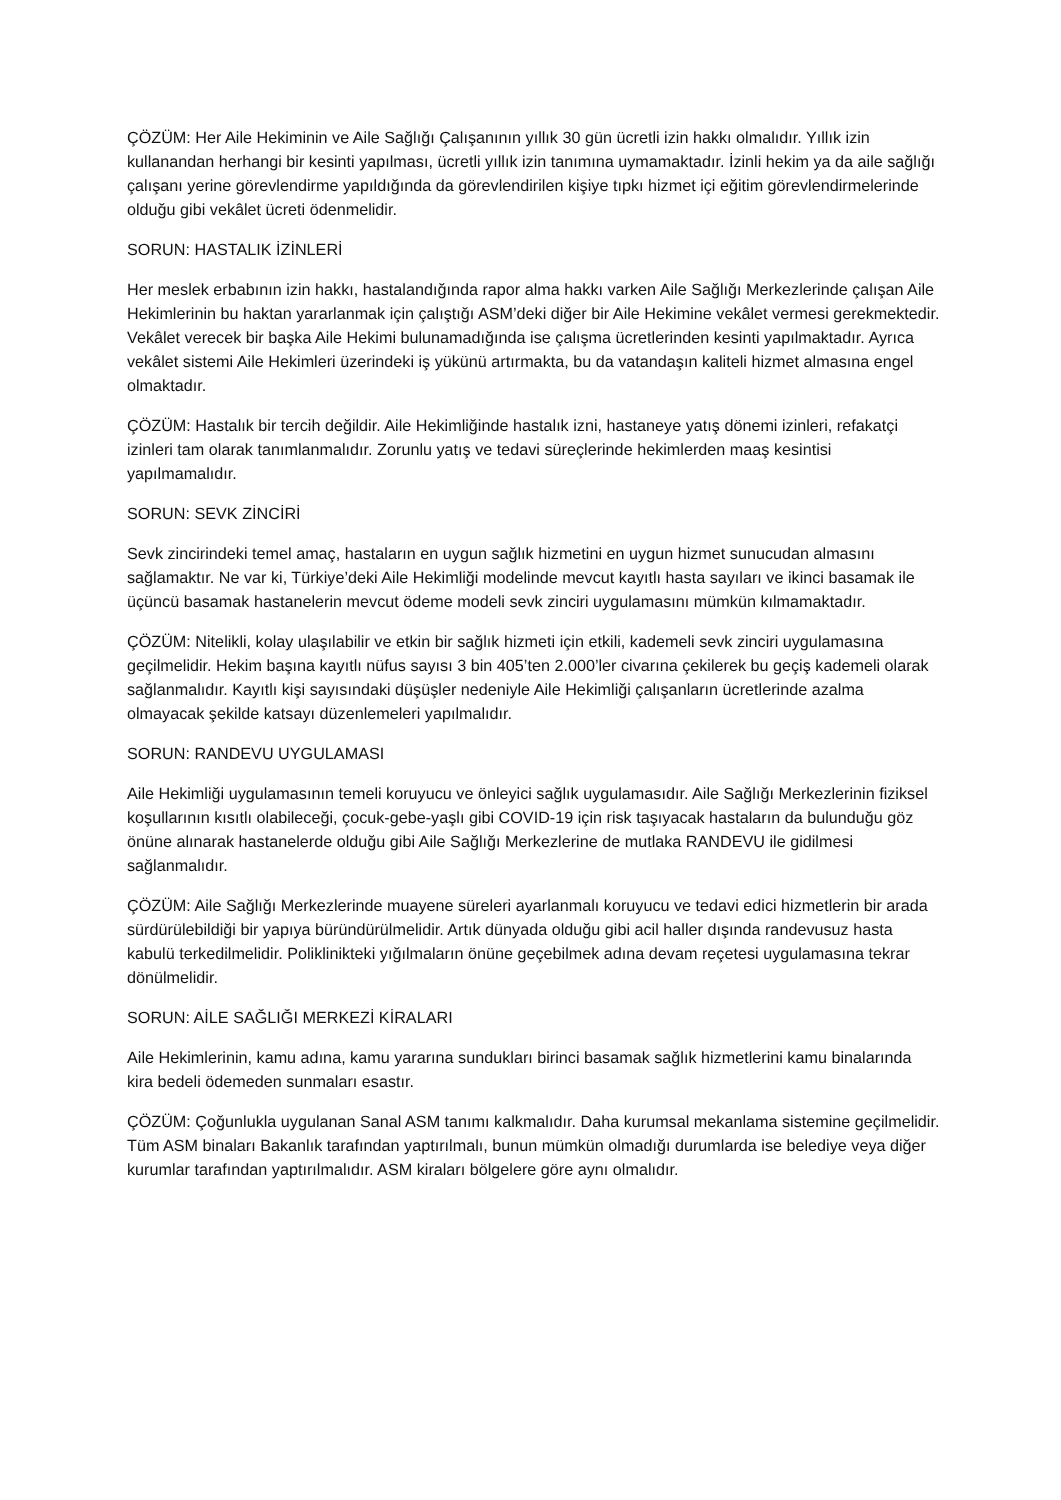ÇÖZÜM: Her Aile Hekiminin ve Aile Sağlığı Çalışanının yıllık 30 gün ücretli izin hakkı olmalıdır. Yıllık izin kullanandan herhangi bir kesinti yapılması, ücretli yıllık izin tanımına uymamaktadır. İzinli hekim ya da aile sağlığı çalışanı yerine görevlendirme yapıldığında da görevlendirilen kişiye tıpkı hizmet içi eğitim görevlendirmelerinde olduğu gibi vekâlet ücreti ödenmelidir.
SORUN: HASTALIK İZİNLERİ
Her meslek erbabının izin hakkı, hastalandığında rapor alma hakkı varken Aile Sağlığı Merkezlerinde çalışan Aile Hekimlerinin bu haktan yararlanmak için çalıştığı ASM’deki diğer bir Aile Hekimine vekâlet vermesi gerekmektedir. Vekâlet verecek bir başka Aile Hekimi bulunamadığında ise çalışma ücretlerinden kesinti yapılmaktadır. Ayrıca vekâlet sistemi Aile Hekimleri üzerindeki iş yükünü artırmakta, bu da vatandaşın kaliteli hizmet almasına engel olmaktadır.
ÇÖZÜM: Hastalık bir tercih değildir. Aile Hekimliğinde hastalık izni, hastaneye yatış dönemi izinleri, refakatçi izinleri tam olarak tanımlanmalıdır. Zorunlu yatış ve tedavi süreçlerinde hekimlerden maaş kesintisi yapılmamalıdır.
SORUN: SEVK ZİNCİRİ
Sevk zincirindeki temel amaç, hastaların en uygun sağlık hizmetini en uygun hizmet sunucudan almasını sağlamaktır. Ne var ki, Türkiye’deki Aile Hekimliği modelinde mevcut kayıtlı hasta sayıları ve ikinci basamak ile üçüncü basamak hastanelerin mevcut ödeme modeli sevk zinciri uygulamasını mümkün kılmamaktadır.
ÇÖZÜM: Nitelikli, kolay ulaşılabilir ve etkin bir sağlık hizmeti için etkili, kademeli sevk zinciri uygulamasına geçilmelidir. Hekim başına kayıtlı nüfus sayısı 3 bin 405’ten 2.000’ler civarına çekilerek bu geçiş kademeli olarak sağlanmalıdır. Kayıtlı kişi sayısındaki düşüşler nedeniyle Aile Hekimliği çalışanların ücretlerinde azalma olmayacak şekilde katsayı düzenlemeleri yapılmalıdır.
SORUN: RANDEVU UYGULAMASI
Aile Hekimliği uygulamasının temeli koruyucu ve önleyici sağlık uygulamasıdır. Aile Sağlığı Merkezlerinin fiziksel koşullarının kısıtlı olabileceği, çocuk-gebe-yaşlı gibi COVID-19 için risk taşıyacak hastaların da bulunduğu göz önüne alınarak hastanelerde olduğu gibi Aile Sağlığı Merkezlerine de mutlaka RANDEVU ile gidilmesi sağlanmalıdır.
ÇÖZÜM: Aile Sağlığı Merkezlerinde muayene süreleri ayarlanmalı koruyucu ve tedavi edici hizmetlerin bir arada sürdürülebildiği bir yapıya büründürülmelidir. Artık dünyada olduğu gibi acil haller dışında randevusuz hasta kabulü terkedilmelidir. Poliklinikteki yığılmaların önüne geçebilmek adına devam reçetesi uygulamasına tekrar dönülmelidir.
SORUN: AİLE SAĞLIĞI MERKEZİ KİRALARI
Aile Hekimlerinin, kamu adına, kamu yararına sundukları birinci basamak sağlık hizmetlerini kamu binalarında kira bedeli ödemeden sunmaları esastır.
ÇÖZÜM: Çoğunlukla uygulanan Sanal ASM tanımı kalkmalıdır. Daha kurumsal mekanlama sistemine geçilmelidir. Tüm ASM binaları Bakanlık tarafından yaptırılmalı, bunun mümkün olmadığı durumlarda ise belediye veya diğer kurumlar tarafından yaptırılmalıdır. ASM kiraları bölgelere göre aynı olmalıdır.